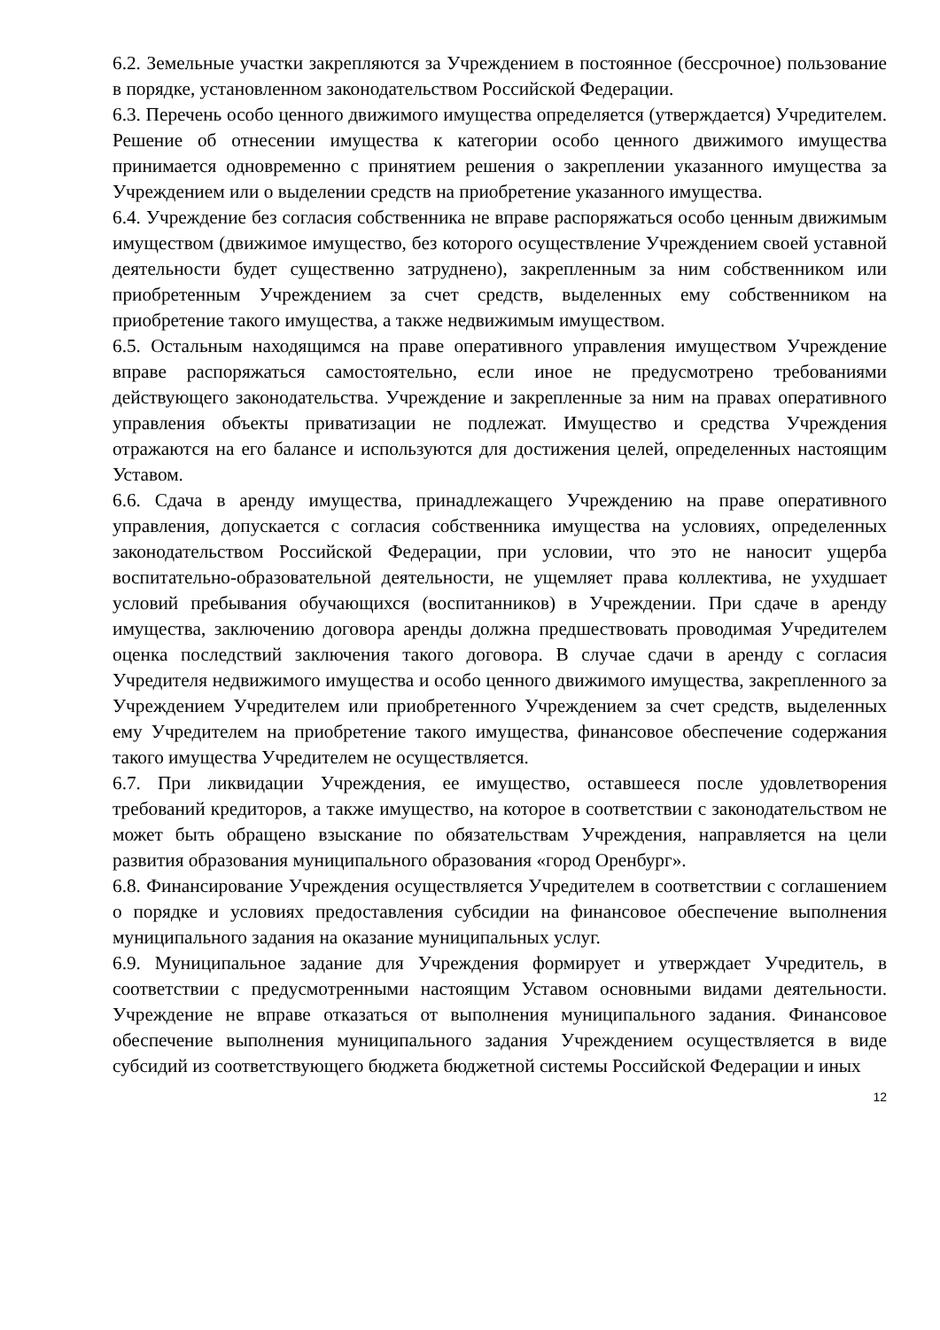6.2. Земельные участки закрепляются за Учреждением в постоянное (бессрочное) пользование в порядке, установленном законодательством Российской Федерации.
6.3. Перечень особо ценного движимого имущества определяется (утверждается) Учредителем. Решение об отнесении имущества к категории особо ценного движимого имущества принимается одновременно с принятием решения о закреплении указанного имущества за Учреждением или о выделении средств на приобретение указанного имущества.
6.4. Учреждение без согласия собственника не вправе распоряжаться особо ценным движимым имуществом (движимое имущество, без которого осуществление Учреждением своей уставной деятельности будет существенно затруднено), закрепленным за ним собственником или приобретенным Учреждением за счет средств, выделенных ему собственником на приобретение такого имущества, а также недвижимым имуществом.
6.5. Остальным находящимся на праве оперативного управления имуществом Учреждение вправе распоряжаться самостоятельно, если иное не предусмотрено требованиями действующего законодательства. Учреждение и закрепленные за ним на правах оперативного управления объекты приватизации не подлежат. Имущество и средства Учреждения отражаются на его балансе и используются для достижения целей, определенных настоящим Уставом.
6.6. Сдача в аренду имущества, принадлежащего Учреждению на праве оперативного управления, допускается с согласия собственника имущества на условиях, определенных законодательством Российской Федерации, при условии, что это не наносит ущерба воспитательно-образовательной деятельности, не ущемляет права коллектива, не ухудшает условий пребывания обучающихся (воспитанников) в Учреждении. При сдаче в аренду имущества, заключению договора аренды должна предшествовать проводимая Учредителем оценка последствий заключения такого договора. В случае сдачи в аренду с согласия Учредителя недвижимого имущества и особо ценного движимого имущества, закрепленного за Учреждением Учредителем или приобретенного Учреждением за счет средств, выделенных ему Учредителем на приобретение такого имущества, финансовое обеспечение содержания такого имущества Учредителем не осуществляется.
6.7. При ликвидации Учреждения, ее имущество, оставшееся после удовлетворения требований кредиторов, а также имущество, на которое в соответствии с законодательством не может быть обращено взыскание по обязательствам Учреждения, направляется на цели развития образования муниципального образования «город Оренбург».
6.8. Финансирование Учреждения осуществляется Учредителем в соответствии с соглашением о порядке и условиях предоставления субсидии на финансовое обеспечение выполнения муниципального задания на оказание муниципальных услуг.
6.9. Муниципальное задание для Учреждения формирует и утверждает Учредитель, в соответствии с предусмотренными настоящим Уставом основными видами деятельности. Учреждение не вправе отказаться от выполнения муниципального задания. Финансовое обеспечение выполнения муниципального задания Учреждением осуществляется в виде субсидий из соответствующего бюджета бюджетной системы Российской Федерации и иных
12